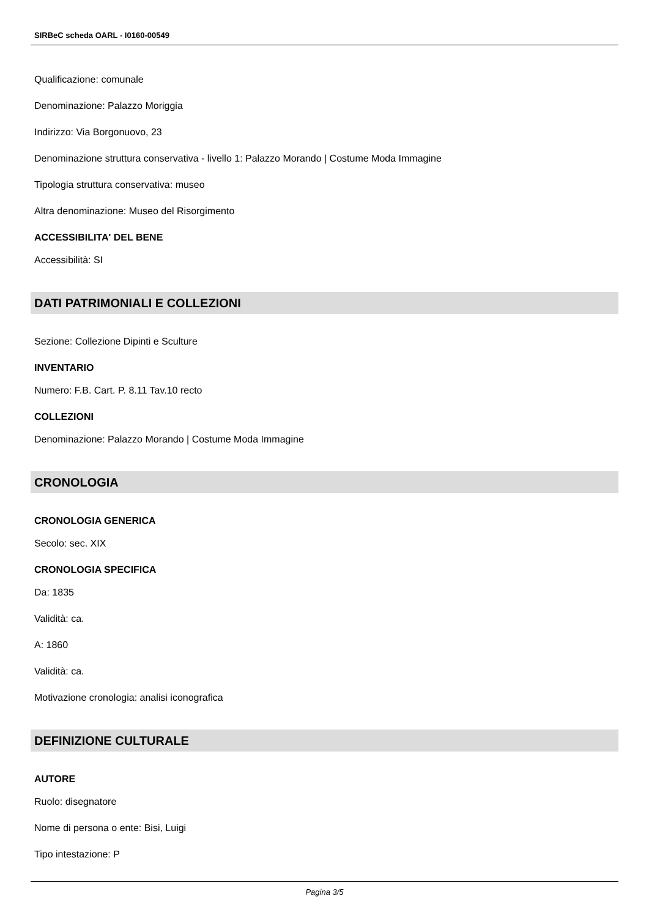SIRBeC scheda OARL - I0160-00549
Qualificazione: comunale
Denominazione: Palazzo Moriggia
Indirizzo: Via Borgonuovo, 23
Denominazione struttura conservativa - livello 1: Palazzo Morando | Costume Moda Immagine
Tipologia struttura conservativa: museo
Altra denominazione: Museo del Risorgimento
ACCESSIBILITA' DEL BENE
Accessibilità: SI
DATI PATRIMONIALI E COLLEZIONI
Sezione: Collezione Dipinti e Sculture
INVENTARIO
Numero: F.B. Cart. P. 8.11 Tav.10 recto
COLLEZIONI
Denominazione: Palazzo Morando | Costume Moda Immagine
CRONOLOGIA
CRONOLOGIA GENERICA
Secolo: sec. XIX
CRONOLOGIA SPECIFICA
Da: 1835
Validità: ca.
A: 1860
Validità: ca.
Motivazione cronologia: analisi iconografica
DEFINIZIONE CULTURALE
AUTORE
Ruolo: disegnatore
Nome di persona o ente: Bisi, Luigi
Tipo intestazione: P
Pagina 3/5